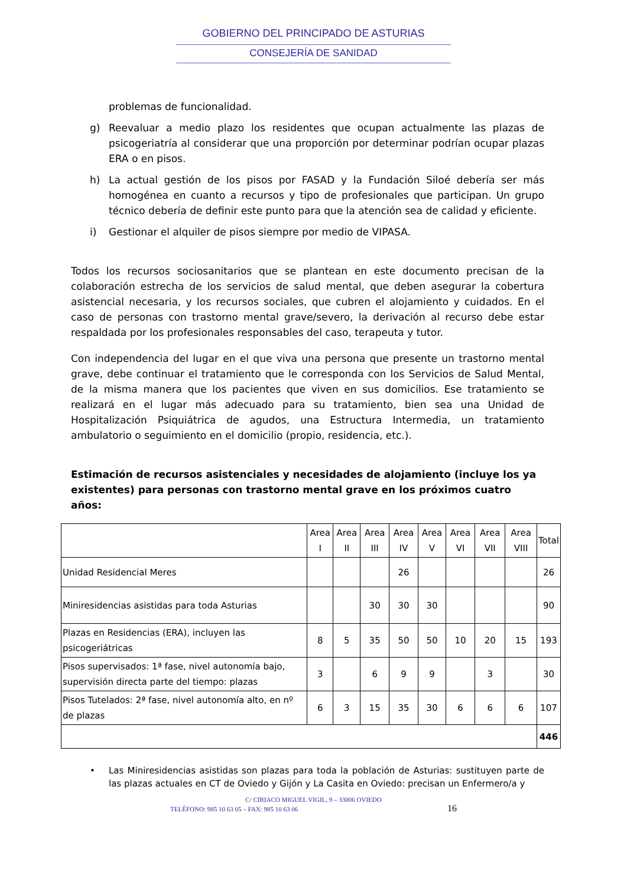GOBIERNO DEL PRINCIPADO DE ASTURIAS
CONSEJERÍA DE SANIDAD
problemas de funcionalidad.
g) Reevaluar a medio plazo los residentes que ocupan actualmente las plazas de psicogeriatría al considerar que una proporción por determinar podrían ocupar plazas ERA o en pisos.
h) La actual gestión de los pisos por FASAD y la Fundación Siloé debería ser más homogénea en cuanto a recursos y tipo de profesionales que participan. Un grupo técnico debería de definir este punto para que la atención sea de calidad y eficiente.
i) Gestionar el alquiler de pisos siempre por medio de VIPASA.
Todos los recursos sociosanitarios que se plantean en este documento precisan de la colaboración estrecha de los servicios de salud mental, que deben asegurar la cobertura asistencial necesaria, y los recursos sociales, que cubren el alojamiento y cuidados. En el caso de personas con trastorno mental grave/severo, la derivación al recurso debe estar respaldada por los profesionales responsables del caso, terapeuta y tutor.
Con independencia del lugar en el que viva una persona que presente un trastorno mental grave, debe continuar el tratamiento que le corresponda con los Servicios de Salud Mental, de la misma manera que los pacientes que viven en sus domicilios. Ese tratamiento se realizará en el lugar más adecuado para su tratamiento, bien sea una Unidad de Hospitalización Psiquiátrica de agudos, una Estructura Intermedia, un tratamiento ambulatorio o seguimiento en el domicilio (propio, residencia, etc.).
Estimación de recursos asistenciales y necesidades de alojamiento (incluye los ya existentes) para personas con trastorno mental grave en los próximos cuatro años:
| | Area I | Area II | Area III | Area IV | Area V | Area VI | Area VII | Area VIII | Total |
| --- | --- | --- | --- | --- | --- | --- | --- | --- | --- |
| Unidad Residencial Meres | | | | 26 | | | | | 26 |
| Miniresidencias asistidas para toda Asturias | | | 30 | 30 | 30 | | | | 90 |
| Plazas en Residencias (ERA), incluyen las psicogeriátricas | 8 | 5 | 35 | 50 | 50 | 10 | 20 | 15 | 193 |
| Pisos supervisados: 1ª fase, nivel autonomía bajo, supervisión directa parte del tiempo: plazas | 3 | | 6 | 9 | 9 | | 3 | | 30 |
| Pisos Tutelados: 2ª fase, nivel autonomía alto, en nº de plazas | 6 | 3 | 15 | 35 | 30 | 6 | 6 | 6 | 107 |
| | | | | | | | | | 446 |
• Las Miniresidencias asistidas son plazas para toda la población de Asturias: sustituyen parte de las plazas actuales en CT de Oviedo y Gijón y La Casita en Oviedo: precisan un Enfermero/a y
C/ CIRIACO MIGUEL VIGIL, 9 – 33006 OVIEDO
TELÉFONO: 985 10 63 05 – FAX: 985 10 63 06 16